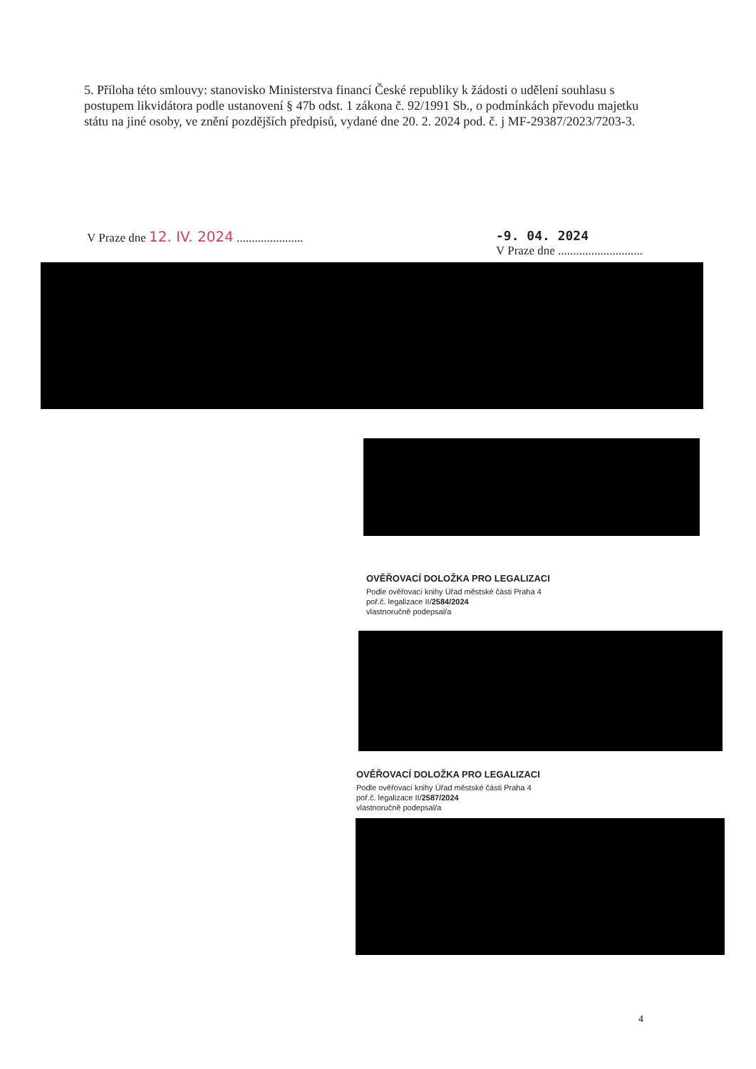5. Příloha této smlouvy: stanovisko Ministerstva financí České republiky k žádosti o udělení souhlasu s postupem likvidátora podle ustanovení § 47b odst. 1 zákona č. 92/1991 Sb., o podmínkách převodu majetku státu na jiné osoby, ve znění pozdějších předpisů, vydané dne 20. 2. 2024 pod. č. j MF-29387/2023/7203-3.
V Praze dne 12. IV. 2024 ......................
-9. 04. 2024
V Praze dne ............................
OVĚŘOVACÍ DOLOŽKA PRO LEGALIZACI
Podle ověřovací knihy Úřad městské části Praha 4
poř.č. legalizace II/2584/2024
vlastnoručně podepsal/a
OVĚŘOVACÍ DOLOŽKA PRO LEGALIZACI
Podle ověřovací knihy Úřad městské části Praha 4
poř.č. legalizace II/2587/2024
vlastnoručně podepsal/a
4